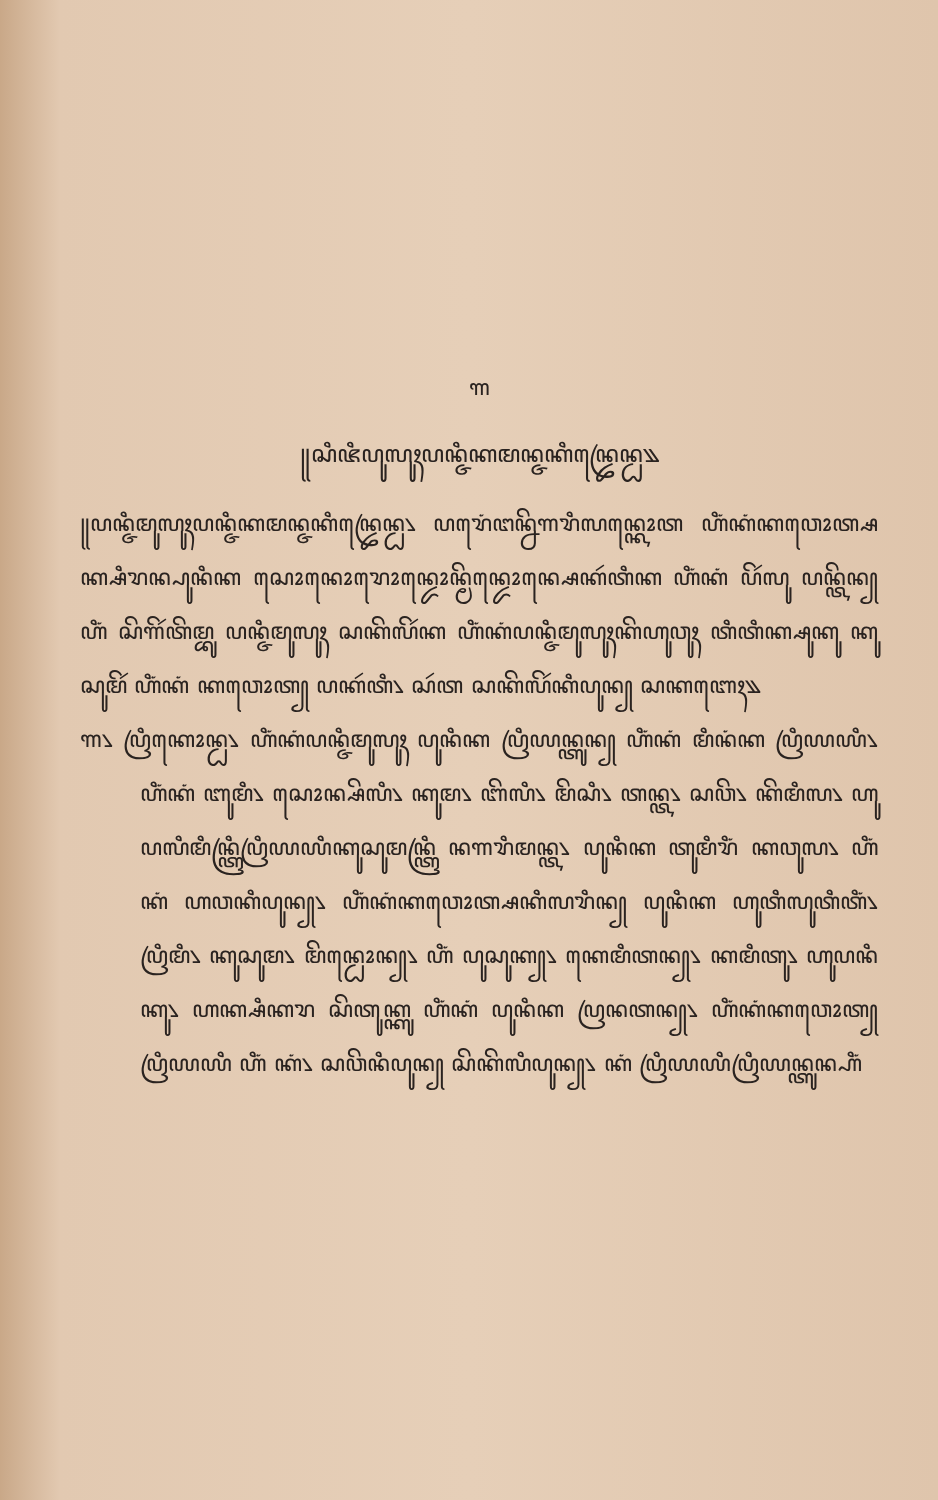꧑
꧋ꦱꦶꦗꦶꦥꦸꦭꦸꦃꦥꦤ꧀ꦗꦶꦏꦩꦤ꧀ꦗꦏꦶꦤ꧀ꦢꦿꦺꦤ꧀ꦝ꧉
꧋ꦥꦤ꧀ꦗꦶꦩꦸꦭꦸꦃꦥꦤ꧀ꦗꦶꦏꦩꦤ꧀ꦗꦏꦶꦤ꧀ꦢꦿꦺꦤ꧀ꦝ꧈ ꦥꦫꦺꦁꦔꦤ꧀ꦤꦼꦒꦫꦶꦭꦤ꧀ꦏꦺꦴꦠ ꦲꦶꦁꦏꦁꦏꦮꦺꦴꦠ꧀ꦱꦏ꧀ꦱꦶꦫꦤ꧀ꦥꦸꦤꦶꦏ ꦱꦺꦴꦤꦺꦴꦫꦺꦴꦤ꧀ꦢꦺꦴꦤ꧀ꦩꦼꦤ꧀ꦢꦺꦴꦤ꧀ꦱꦺꦏꦂꦠꦶꦏ ꦲꦶꦁꦏꦁ ꦥꦼꦂꦭꦸ ꦥꦤ꧀ꦠꦼꦤ꧀ ꦲꦶꦁ ꦱꦼꦒꦼꦂꦠꦼꦩ꧀ꦧꦸ ꦥꦤ꧀ꦗꦶꦩꦸꦭꦸꦃ ꦱꦏꦼꦭꦼꦂꦏ ꦲꦶꦁꦏꦁꦥꦤ꧀ꦗꦶꦩꦸꦭꦸꦃꦏꦼꦲꦸꦮꦸꦃ ꦠꦶꦠꦶꦏ꧀ꦱꦸꦏꦸ ꦏꦸꦱꦸꦩꦼꦂ ꦲꦶꦁꦏꦁ ꦏꦮꦺꦴꦠ꧀ ꦥꦏꦂꦠꦶ꧈ ꦱꦂꦠ ꦱꦏꦼꦭꦼꦂꦏꦶꦥꦸꦤ꧀ ꦱꦏꦧꦺꦃ꧉
꧑꧈ ꦥꦿꦶꦏꦺꦴꦤ꧀ꦝ꧈ ꦲꦶꦁꦏꦁꦥꦤ꧀ꦗꦶꦩꦸꦭꦸꦃ ꦥꦸꦤꦶꦏ ꦥꦿꦶꦪꦤ꧀ꦠꦸꦤ꧀ ꦲꦶꦁꦏꦁ ꦩꦶꦤꦁꦏ ꦥꦿꦶꦪꦪꦶ꧈ ꦲꦶꦁꦏꦁ ꦧꦸꦩꦶ꧈ ꦱꦺꦴꦤ꧀ꦱꦼꦭꦶ꧈ ꦏꦸꦩ꧈ ꦧꦼꦭꦶ꧈ ꦩꦼꦱꦶ꧈ ꦠꦤ꧀ꦠ꧈ ꦱꦮꦼ꧈ ꦏꦼꦩꦶꦭ꧈ ꦲꦸꦥꦭꦶꦩꦶꦤ꧀ꦠꦿꦶꦥꦿꦶꦪꦪꦶꦏꦸꦱꦸꦩꦤ꧀ꦠꦿꦶ ꦤꦒꦫꦶꦩꦤ꧀ꦠ꧈ ꦥꦸꦤꦶꦏ ꦠꦸꦩꦶꦫꦶꦁ ꦏꦮꦸꦭ꧈ ꦲꦶꦁꦏꦁ ꦲꦮꦏꦶꦥꦸꦤ꧀꧈ ꦲꦶꦁꦏꦁꦏꦮꦺꦴꦠ꧀ꦱꦏꦶꦭꦫꦶꦤ꧀ ꦥꦸꦤꦶꦏ ꦲꦸꦠꦶꦭꦸꦠꦶꦠꦶꦁ꧈ ꦥꦿꦶꦩꦶ꧈ ꦏꦸꦱꦸꦩ꧈ ꦩꦼꦤ꧀ꦝꦺꦴꦤ꧀꧈ ꦲꦶꦁ ꦥꦸꦱꦸꦏ꧀꧈ ꦏꦺꦩꦶꦠꦤ꧀꧈ ꦏꦩꦶꦠꦸ꧈ ꦲꦸꦥꦤꦶꦏꦸ꧈ ꦲꦏ꧀ꦱꦶꦏꦫ ꦱꦼꦠꦸꦏ꧀ꦏꦸ ꦲꦶꦁꦏꦁ ꦥꦸꦤꦶꦏ ꦥꦿꦤꦠꦤ꧀꧈ ꦲꦶꦁꦏꦁꦏꦮꦺꦴꦠ꧀ ꦥꦿꦶꦪꦪꦶ ꦲꦶꦁ ꦏꦁ꧈ ꦱꦮꦼꦤꦶꦥꦸꦤ꧀ ꦱꦼꦏꦼꦭꦶꦥꦸꦤ꧀꧈ ꦏꦁ ꦥꦿꦶꦪꦪꦶꦥꦿꦶꦪꦤ꧀ꦠꦸꦤ꧀ꦲꦶꦁ